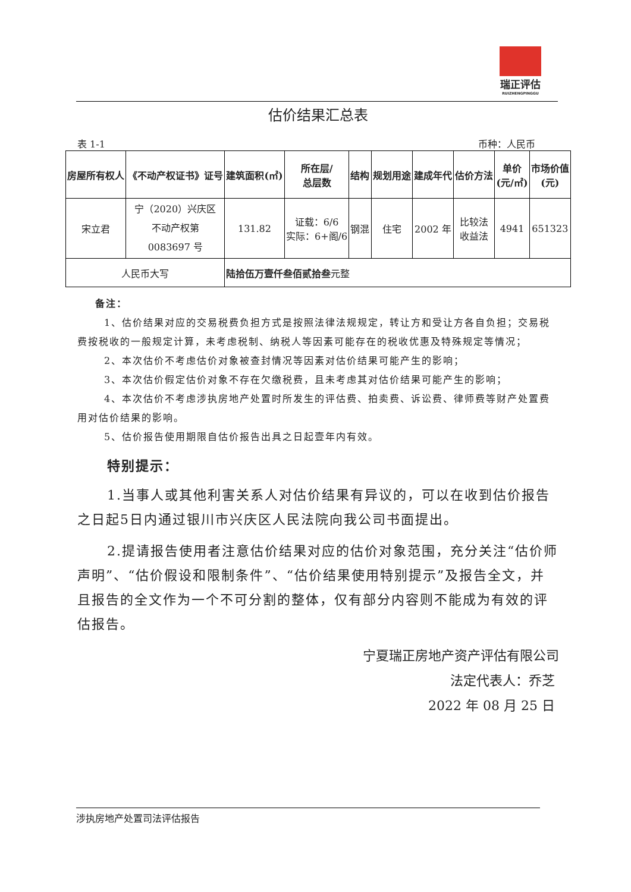瑞正评估
RUIZHENGPINGGU
估价结果汇总表
表 1-1 币种：人民币
| 房屋所有权人 | 《不动产权证书》证号 | 建筑面积(㎡) | 所在层/ 总层数 | 结构 | 规划用途 | 建成年代 | 估价方法 | 单价 (元/㎡) | 市场价值 (元) |
| --- | --- | --- | --- | --- | --- | --- | --- | --- | --- |
| 宋立君 | 宁（2020）兴庆区 不动产权第 0083697 号 | 131.82 | 证载：6/6 实际：6+阁/6 | 钢混 | 住宅 | 2002 年 | 比较法 收益法 | 4941 | 651323 |
| 人民币大写 | | 陆拾伍万壹仟叁佰贰拾叁 元整 | | | | | | | |
备注：
1、估价结果对应的交易税费负担方式是按照法律法规规定，转让方和受让方各自负担；交易税费按税收的一般规定计算，未考虑税制、纳税人等因素可能存在的税收优惠及特殊规定等情况；
2、本次估价不考虑估价对象被查封情况等因素对估价结果可能产生的影响；
3、本次估价假定估价对象不存在欠缴税费，且未考虑其对估价结果可能产生的影响；
4、本次估价不考虑涉执房地产处置时所发生的评估费、拍卖费、诉讼费、律师费等财产处置费用对估价结果的影响。
5、估价报告使用期限自估价报告出具之日起壹年内有效。
特别提示：
1.当事人或其他利害关系人对估价结果有异议的，可以在收到估价报告之日起5日内通过银川市兴庆区人民法院向我公司书面提出。
2.提请报告使用者注意估价结果对应的估价对象范围，充分关注“估价师声明”、“估价假设和限制条件”、“估价结果使用特别提示”及报告全文，并且报告的全文作为一个不可分割的整体，仅有部分内容则不能成为有效的评估报告。
宁夏瑞正房地产资产评估有限公司
法定代表人：乔芝
2022 年 08 月 25 日
涉执房地产处置司法评估报告